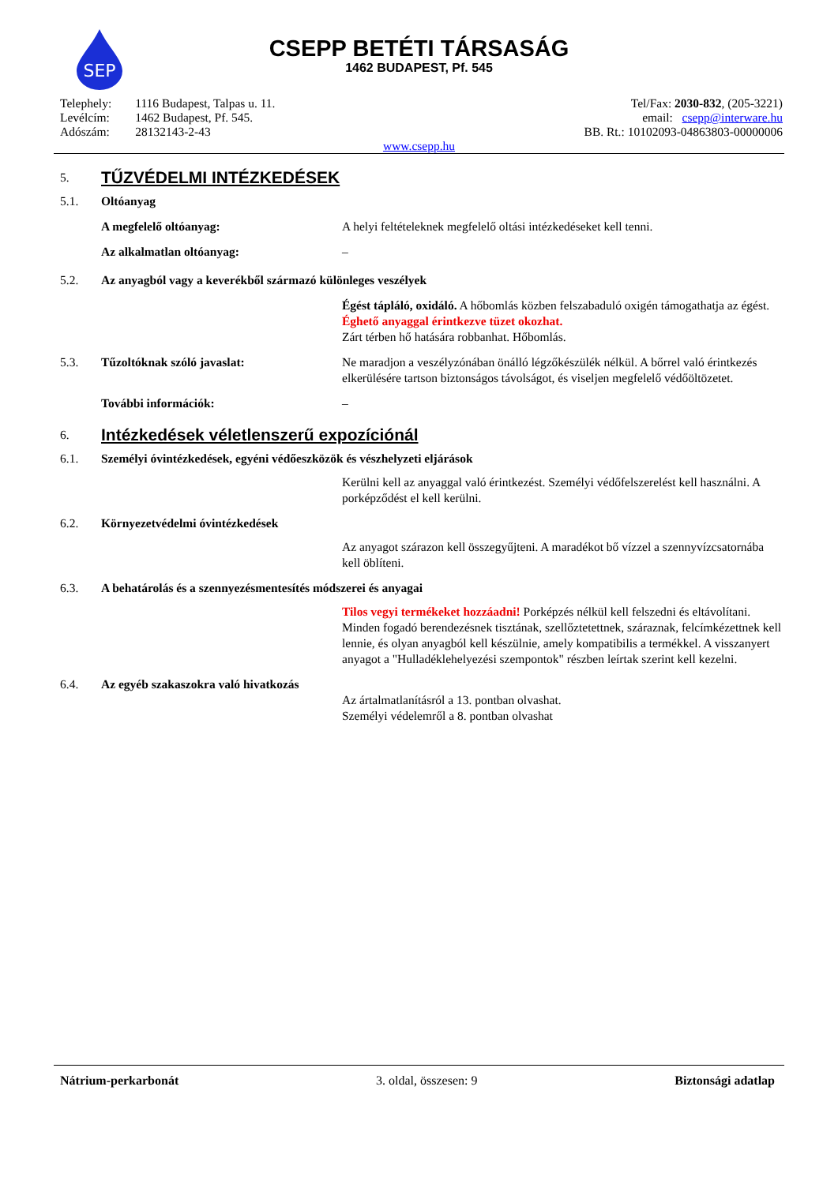SEP
CSEPP BETÉTI TÁRSASÁG
1462 BUDAPEST, Pf. 545
| Telephely: | 1116 Budapest, Talpas u. 11. |
| Levélcím: | 1462 Budapest, Pf. 545. |
| Adószám: | 28132143-2-43 |
Tel/Fax: 2030-832, (205-3221)
email: csepp@interware.hu
BB. Rt.: 10102093-04863803-00000006
www.csepp.hu
5.
TŰZVÉDELMI INTÉZKEDÉSEK
5.1. Oltóanyag
A megfelelő oltóanyag: A helyi feltételeknek megfelelő oltási intézkedéseket kell tenni.
Az alkalmatlan oltóanyag: –
5.2. Az anyagból vagy a keverékből származó különleges veszélyek
Égést tápláló, oxidáló. A hőbomlás közben felszabaduló oxigén támogathatja az égést. Éghető anyaggal érintkezve tüzet okozhat.
Zárt térben hő hatására robbanhat. Hőbomlás.
5.3. Tűzoltóknak szóló javaslat: Ne maradjon a veszélyzónában önálló légzőkészülék nélkül. A bőrrel való érintkezés elkerülésére tartson biztonságos távolságot, és viseljen megfelelő védőöltözetet.
További információk: –
6.
Intézkedések véletlenszerű expozíciónál
6.1. Személyi óvintézkedések, egyéni védőeszközök és vészhelyzeti eljárások
Kerülni kell az anyaggal való érintkezést. Személyi védőfelszerelést kell használni. A porképződést el kell kerülni.
6.2. Környezetvédelmi óvintézkedések
Az anyagot szárazon kell összegyűjteni. A maradékot bő vízzel a szennyvízcsatornába kell öblíteni.
6.3. A behatárolás és a szennyezésmentesítés módszerei és anyagai
Tilos vegyi termékeket hozzáadni! Porképzés nélkül kell felszedni és eltávolítani.
Minden fogadó berendezésnek tisztának, szellőztetettnek, száraznak, felcímkézettnek kell lennie, és olyan anyagból kell készülnie, amely kompatibilis a termékkel. A visszanyert anyagot a "Hulladéklehelyezési szempontok" részben leírtak szerint kell kezelni.
6.4. Az egyéb szakaszokra való hivatkozás
Az ártalmatlanításról a 13. pontban olvashat.
Személyi védelemről a 8. pontban olvashat
Nátrium-perkarbonát 3. oldal, összesen: 9 Biztonsági adatlap